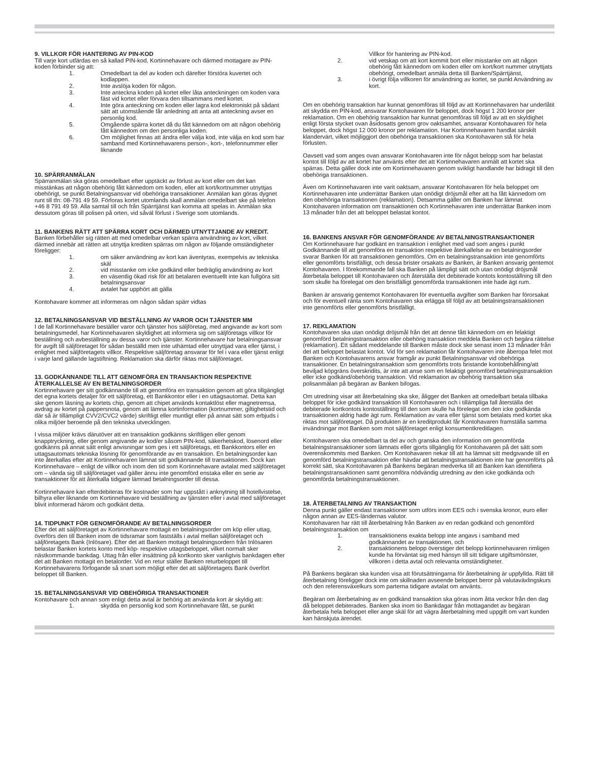9. VILLKOR FÖR HANTERING AV PIN-KOD
Till varje kort utfärdas en så kallad PIN-kod, Kortinnehavare och därmed mottagare av PIN-koden förbinder sig att:
1. Omedelbart ta del av koden och därefter förstöra kuvertet och kodlappen.
2. Inte avslöja koden för någon.
3. Inte anteckna koden på kortet eller låta anteckningen om koden vara fäst vid kortet eller förvara den tillsammans med kortet.
4. Inte göra anteckning om koden eller lagra kod elektroniskt på sådant sätt att utomstående får anledning att anta att anteckning avser en personlig kod.
5. Omgående spärra kortet då du fått kännedom om att någon obehörig fått kännedom om den personliga koden.
6. Om möjlighet finnas att ändra eller välja kod, inte välja en kod som har samband med Kortinnehavarens person-, kort-, telefonnummer eller liknande
10. SPÄRRANMÄLAN
Spärranmälan ska göras omedelbart efter upptäckt av förlust av kort eller om det kan misstänkas att någon obehörig fått kännedom om koden, eller att kort/kortnummer utnyttjas obehörigt, se punkt Betalningsansvar vid obehöriga transaktioner. Anmälan kan göras dygnet runt till tfn: 08-791 49 59. Förloras kortet utomlands skall anmälan omedelbart ske på telefon +46 8 791 49 59. Alla samtal till och från Spärrtjänst kan komma att spelas in. Anmälan ska dessutom göras till polisen på orten, vid såväl förlust i Sverige som utomlands.
11. BANKENS RÄTT ATT SPÄRRA KORT OCH DÄRMED UTNYTTJANDE AV KREDIT.
Banken förbehåller sig rätten att med omedelbar verkan spärra användning av kort, vilket därmed innebär att rätten att utnyttja krediten spärras om någon av följande omständigheter föreligger:
1. om säker användning av kort kan äventyras, exempelvis av tekniska skäl
2. vid misstanke om icke godkänd eller bedräglig användning av kort
3. en väsentlig ökad risk för att betalaren eventuellt inte kan fullgöra sitt betalningsansvar
4. avtalet har upphört att gälla
Kontohavare kommer att informeras om någon sådan spärr vidtas
12. BETALNINGSANSVAR VID BESTÄLLNING AV VAROR OCH TJÄNSTER MM
I de fall Kortinnehavare beställer varor och tjänster hos säljföretag, med angivande av kort som betalningsmedel, har Kortinnehavaren skyldighet att informera sig om säljföretags villkor för beställning och avbeställning av dessa varor och tjänster. Kortinnehavare har betalningsansvar för avgift till säljföretaget för sådan beställd men inte uthämtad eller utnyttjad vara eller tjänst, i enlighet med säljföretagets villkor. Respektive säljföretag ansvarar för fel i vara eller tjänst enligt i varje land gällande lagstiftning. Reklamation ska därför riktas mot säljföretaget.
13. GODKÄNNANDE TILL ATT GENOMFÖRA EN TRANSAKTION RESPEKTIVE ÅTERKALLELSE AV EN BETALNINGSORDER
Kortinnehavare ger sitt godkännande till att genomföra en transaktion genom att göra tillgängligt det egna kortets detaljer för ett säljföretag, ett Bankkontor eller i en uttagsautomat. Detta kan ske genom läsning av kortets chip, genom att chipet används kontaktlöst eller magnetremsa, avdrag av kortet på pappersnota, genom att lämna kortinformation (kortnummer, giltighetstid och där så är tillämpligt CVV2/CVC2 värde) skriftligt eller muntligt eller på annat sätt som erbjuds i olika miljöer beroende på den tekniska utvecklingen.
I vissa miljöer krävs därutöver att en transaktion godkänns skriftligen eller genom knapptryckning, eller genom angivande av kod/er såsom PIN-kod, säkerhetskod, lösenord eller godkänns på annat sätt enligt anvisningar som ges i ett säljföretags, ett Bankkontors eller en uttagsautomats tekniska lösning för genomförande av en transaktion. En betalningsorder kan inte återkallas efter att Kortinnehavaren lämnat sitt godkännande till transaktionen. Dock kan Kortinnehavare – enligt de villkor och inom den tid som Kortinnehavare avtalat med säljföretaget om – vända sig till säljföretaget vad gäller ännu inte genomförd enstaka eller en serie av transaktioner för att återkalla tidigare lämnad betalningsorder till dessa.
Kortinnehavare kan efterdebiteras för kostnader som har uppstått i anknytning till hotellvistelse, bilhyra eller liknande om Kortinnehavare vid beställning av tjänsten eller i avtal med säljföretaget blivit informerad härom och godkänt detta.
14. TIDPUNKT FÖR GENOMFÖRANDE AV BETALNINGSORDER
Efter det att säljföretaget av Kortinnehavare mottagit en betalningsorder om köp eller uttag, överförs den till Banken inom de tidsramar som fastställs i avtal mellan säljföretaget och säljföretagets Bank (Inlösare). Efter det att Banken mottagit betalningsordern från Inlösaren belastar Banken kortets konto med köp- respektive uttagsbeloppet, vilket normalt sker nästkommande bankdag. Uttag från eller insättning på kortkonto sker vanligtvis bankdagen efter det att Banken mottagit en betalorder. Vid en retur ställer Banken returbeloppet till Kortinnehavarens förfogande så snart som möjligt efter det att säljföretagets Bank överfört beloppet till Banken.
15. BETALNINGSANSVAR VID OBEHÖRIGA TRANSAKTIONER
Kontohavare och annan som enligt detta avtal är behörig att använda kort är skyldig att:
1. skydda en personlig kod som Kortinnehavare fått, se punkt
Villkor för hantering av PIN-kod.
2. vid vetskap om att kort kommit bort eller misstanke om att någon obehörig fått kännedom om koden eller om kort/kort nummer utnyttjats obehörigt, omedelbart anmäla detta till Banken/Spärrtjänst,
3. i övrigt följa villkoren för användning av kortet, se punkt Användning av kort.
Om en obehörig transaktion har kunnat genomföras till följd av att Kortinnehavaren har underlåtit att skydda en PIN-kod, ansvarar Kontohavaren för beloppet, dock högst 1 200 kronor per reklamation. Om en obehörig transaktion har kunnat genomföras till följd av att en skyldighet enligt första stycket ovan åsidosatts genom grov oaktsamhet, ansvarar Kontohavaren för hela beloppet, dock högst 12 000 kronor per reklamation. Har Kortinnehavaren handlat särskilt klandervärt, vilket möjliggjort den obehöriga transaktionen ska Kontohavaren stå för hela förlusten.
Oavsett vad som anges ovan ansvarar Kontohavaren inte för något belopp som har belastat kontot till följd av att kortet har använts efter det att Kortinnehavaren anmält att kortet ska spärras. Detta gäller dock inte om Kortinnehavaren genom svikligt handlande har bidragit till den obehöriga transaktionen.
Även om Kortinnehavaren inte varit oaktsam, ansvarar Kontohavaren för hela beloppet om Kortinnehavaren inte underrättar Banken utan onödigt dröjsmål efter att ha fått kännedom om den obehöriga transaktionen (reklamation). Detsamma gäller om Banken har lämnat Kontohavaren information om transaktionen och Kortinnehavaren inte underrättar Banken inom 13 månader från det att beloppet belastat kontot.
16. BANKENS ANSVAR FÖR GENOMFÖRANDE AV BETALNINGSTRANSAKTIONER
Om Kortinnehavare har godkänt en transaktion i enlighet med vad som anges i punkt Godkännande till att genomföra en transaktion respektive återkallelse av en betalningsorder svarar Banken för att transaktionen genomförs. Om en betalningstransaktion inte genomförts eller genomförts bristfälligt, och dessa brister orsakats av Banken, är Banken ansvarig gentemot Kontohavaren. I förekommande fall ska Banken på lämpligt sätt och utan onödigt dröjsmål återbetala beloppet till Kontohavaren och återställa det debiterade kontots kontoställning till den som skulle ha förelegat om den bristfälligt genomförda transaktionen inte hade ägt rum.
Banken är ansvarig gentemot Kontohavaren för eventuella avgifter som Banken har förorsakat och för eventuell ränta som Kontohavaren ska erlägga till följd av att betalningstransaktionen inte genomförts eller genomförts bristfälligt.
17. REKLAMATION
Kontohavaren ska utan onödigt dröjsmål från det att denne fått kännedom om en felaktigt genomförd betalningstransaktion eller obehörig transaktion meddela Banken och begära rättelse (reklamation). Ett sådant meddelande till Banken måste dock ske senast inom 13 månader från det att beloppet belastat kontot. Vid för sen reklamation får Kontohavaren inte åberopa felet mot Banken och Kontohavarens ansvar framgår av punkt Betalningsansvar vid obehöriga transaktioner. En betalningstransaktion som genomförts trots bristande kontobehållning/att beviljad köpgräns överskridits, är inte att anse som en felaktigt genomförd betalningstransaktion eller icke godkänd/obehörig transaktion. Vid reklamation av obehörig transaktion ska polisanmälan på begäran av Banken bifogas.
Om utredning visar att återbetalning ska ske, åligger det Banken att omedelbart betala tillbaka beloppet för icke godkänd transaktion till Kontohavaren och i tillämpliga fall återställa det debiterade kortkontots kontoställning till den som skulle ha förelegat om den icke godkända transaktionen aldrig hade ägt rum. Reklamation av vara eller tjänst som betalats med kortet ska riktas mot säljföretaget. Då produkten är en kreditprodukt får Kontohavaren framställa samma invändningar mot Banken som mot säljföretaget enligt konsumentkreditlagen.
Kontohavaren ska omedelbart ta del av och granska den information om genomförda betalningstransaktioner som lämnats eller gjorts tillgänglig för Kontohavaren på det sätt som överenskommits med Banken. Om Kontohavaren nekar till att ha lämnat sitt medgivande till en genomförd betalningstransaktion eller hävdar att betalningstransaktionen inte har genomförts på korrekt sätt, ska Kontohavaren på Bankens begäran medverka till att Banken kan identifiera betalningstransaktionen samt genomföra nödvändig utredning av den icke godkända och genomförda betalningstransaktionen.
18. ÅTERBETALNING AV TRANSAKTION
Denna punkt gäller endast transaktioner som utförs inom EES och i svenska kronor, euro eller någon annan av EES-ländernas valutor.
Kontohavaren har rätt till återbetalning från Banken av en redan godkänd och genomförd betalningstransaktion om
1. transaktionens exakta belopp inte angavs i samband med godkännandet av transaktionen, och
2. transaktionens belopp överstiger det belopp kortinnehavaren rimligen kunde ha förväntat sig med hänsyn till sitt tidigare utgiftsmönster, villkoren i detta avtal och relevanta omständigheter.
På Bankens begäran ska kunden visa att förutsättningarna för återbetalning är uppfyllda. Rätt till återbetalning föreligger dock inte om skillnaden avseende beloppet beror på valutaväxlingskurs och den referensväxelkurs som parterna tidigare avtalat om använts.
Begäran om återbetalning av en godkänd transaktion ska göras inom åtta veckor från den dag då beloppet debiterades. Banken ska inom tio Bankdagar från mottagandet av begäran återbetala hela beloppet eller ange skäl för att vägra återbetalning med uppgift om vart kunden kan hänskjuta ärendet.